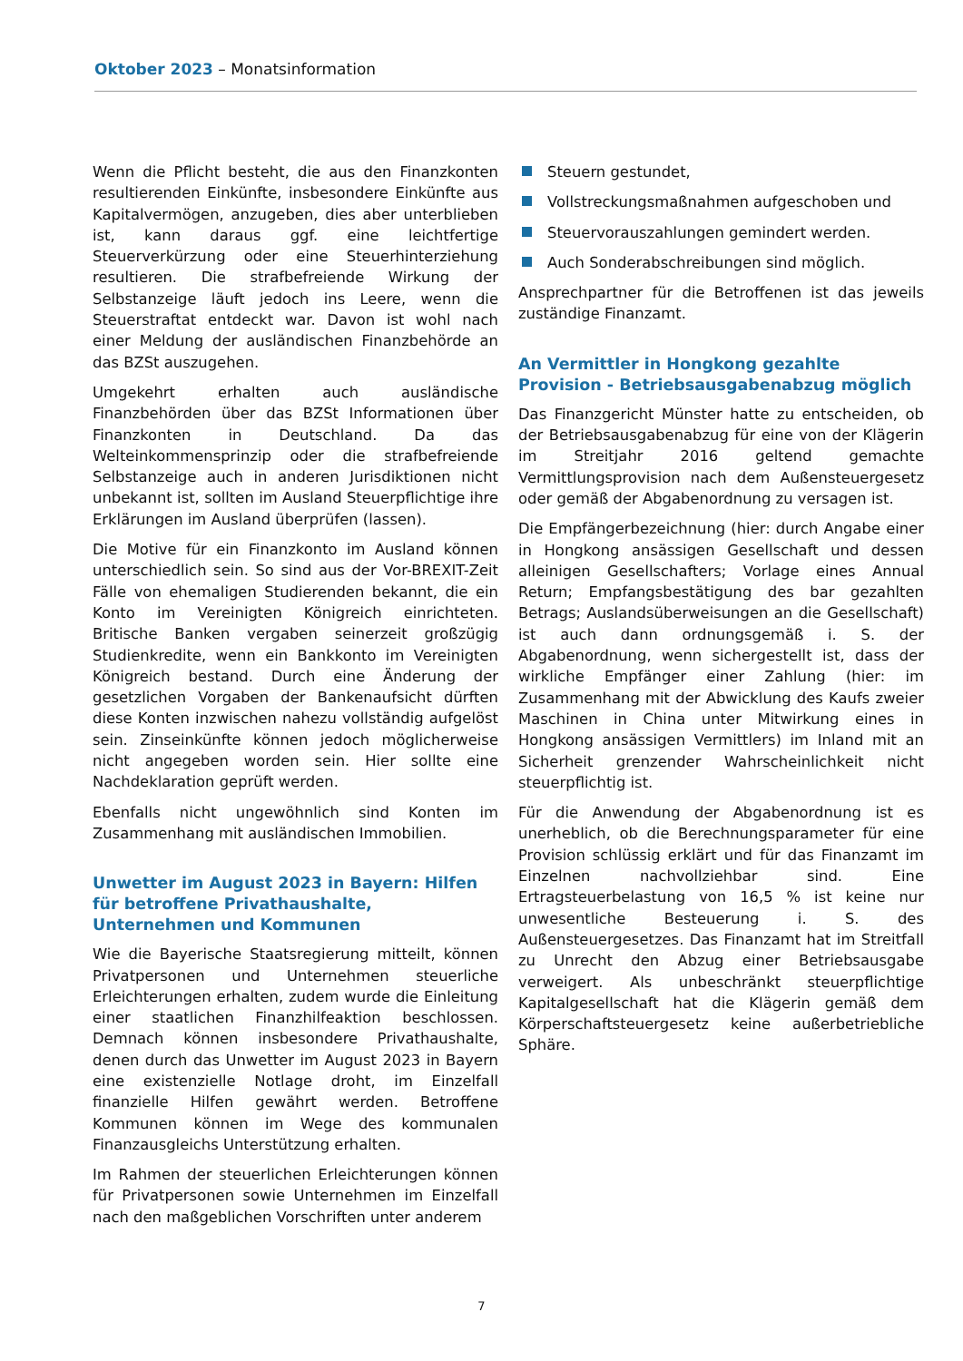Oktober 2023 – Monatsinformation
Wenn die Pflicht besteht, die aus den Finanzkonten resultierenden Einkünfte, insbesondere Einkünfte aus Kapitalvermögen, anzugeben, dies aber unterblieben ist, kann daraus ggf. eine leichtfertige Steuerverkürzung oder eine Steuerhinterziehung resultieren. Die strafbefreiende Wirkung der Selbstanzeige läuft jedoch ins Leere, wenn die Steuerstraftat entdeckt war. Davon ist wohl nach einer Meldung der ausländischen Finanzbehörde an das BZSt auszugehen.
Umgekehrt erhalten auch ausländische Finanzbehörden über das BZSt Informationen über Finanzkonten in Deutschland. Da das Welteinkommensprinzip oder die strafbefreiende Selbstanzeige auch in anderen Jurisdiktionen nicht unbekannt ist, sollten im Ausland Steuerpflichtige ihre Erklärungen im Ausland überprüfen (lassen).
Die Motive für ein Finanzkonto im Ausland können unterschiedlich sein. So sind aus der Vor-BREXIT-Zeit Fälle von ehemaligen Studierenden bekannt, die ein Konto im Vereinigten Königreich einrichteten. Britische Banken vergaben seinerzeit großzügig Studienkredite, wenn ein Bankkonto im Vereinigten Königreich bestand. Durch eine Änderung der gesetzlichen Vorgaben der Bankenaufsicht dürften diese Konten inzwischen nahezu vollständig aufgelöst sein. Zinseinkünfte können jedoch möglicherweise nicht angegeben worden sein. Hier sollte eine Nachdeklaration geprüft werden.
Ebenfalls nicht ungewöhnlich sind Konten im Zusammenhang mit ausländischen Immobilien.
Unwetter im August 2023 in Bayern: Hilfen für betroffene Privathaushalte, Unternehmen und Kommunen
Wie die Bayerische Staatsregierung mitteilt, können Privatpersonen und Unternehmen steuerliche Erleichterungen erhalten, zudem wurde die Einleitung einer staatlichen Finanzhilfeaktion beschlossen. Demnach können insbesondere Privathaushalte, denen durch das Unwetter im August 2023 in Bayern eine existenzielle Notlage droht, im Einzelfall finanzielle Hilfen gewährt werden. Betroffene Kommunen können im Wege des kommunalen Finanzausgleichs Unterstützung erhalten.
Im Rahmen der steuerlichen Erleichterungen können für Privatpersonen sowie Unternehmen im Einzelfall nach den maßgeblichen Vorschriften unter anderem
Steuern gestundet,
Vollstreckungsmaßnahmen aufgeschoben und
Steuervorauszahlungen gemindert werden.
Auch Sonderabschreibungen sind möglich.
Ansprechpartner für die Betroffenen ist das jeweils zuständige Finanzamt.
An Vermittler in Hongkong gezahlte Provision - Betriebsausgabenabzug möglich
Das Finanzgericht Münster hatte zu entscheiden, ob der Betriebsausgabenabzug für eine von der Klägerin im Streitjahr 2016 geltend gemachte Vermittlungsprovision nach dem Außensteuergesetz oder gemäß der Abgabenordnung zu versagen ist.
Die Empfängerbezeichnung (hier: durch Angabe einer in Hongkong ansässigen Gesellschaft und dessen alleinigen Gesellschafters; Vorlage eines Annual Return; Empfangsbestätigung des bar gezahlten Betrags; Auslandsüberweisungen an die Gesellschaft) ist auch dann ordnungsgemäß i. S. der Abgabenordnung, wenn sichergestellt ist, dass der wirkliche Empfänger einer Zahlung (hier: im Zusammenhang mit der Abwicklung des Kaufs zweier Maschinen in China unter Mitwirkung eines in Hongkong ansässigen Vermittlers) im Inland mit an Sicherheit grenzender Wahrscheinlichkeit nicht steuerpflichtig ist.
Für die Anwendung der Abgabenordnung ist es unerheblich, ob die Berechnungsparameter für eine Provision schlüssig erklärt und für das Finanzamt im Einzelnen nachvollziehbar sind. Eine Ertragsteuerbelastung von 16,5 % ist keine nur unwesentliche Besteuerung i. S. des Außensteuergesetzes. Das Finanzamt hat im Streitfall zu Unrecht den Abzug einer Betriebsausgabe verweigert. Als unbeschränkt steuerpflichtige Kapitalgesellschaft hat die Klägerin gemäß dem Körperschaftsteuergesetz keine außerbetriebliche Sphäre.
7